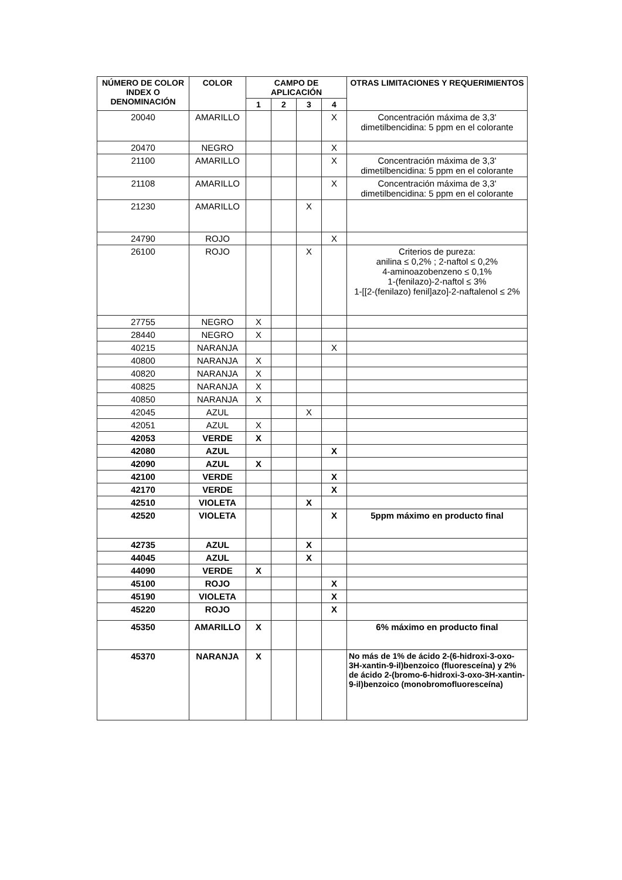| NÚMERO DE COLOR INDEX O DENOMINACIÓN | COLOR | CAMPO DE APLICACIÓN | | | | OTRAS LIMITACIONES Y REQUERIMIENTOS |
| --- | --- | --- | --- | --- | --- | --- |
| | | 1 | 2 | 3 | 4 | |
| 20040 | AMARILLO | | | | X | Concentración máxima de 3,3' dimetilbencidina: 5 ppm en el colorante |
| 20470 | NEGRO | | | | X | |
| 21100 | AMARILLO | | | | X | Concentración máxima de 3,3' dimetilbencidina: 5 ppm en el colorante |
| 21108 | AMARILLO | | | | X | Concentración máxima de 3,3' dimetilbencidina: 5 ppm en el colorante |
| 21230 | AMARILLO | | | X | | |
| 24790 | ROJO | | | | X | |
| 26100 | ROJO | | | X | | Criterios de pureza: anilina ≤ 0,2% ; 2-naftol ≤ 0,2% 4-aminoazobenzeno ≤ 0,1% 1-(fenilazo)-2-naftol ≤ 3% 1-[[2-(fenilazo) fenil]azo]-2-naftalenol ≤ 2% |
| 27755 | NEGRO | X | | | | |
| 28440 | NEGRO | X | | | | |
| 40215 | NARANJA | | | | X | |
| 40800 | NARANJA | X | | | | |
| 40820 | NARANJA | X | | | | |
| 40825 | NARANJA | X | | | | |
| 40850 | NARANJA | X | | | | |
| 42045 | AZUL | | | X | | |
| 42051 | AZUL | X | | | | |
| 42053 | VERDE | X | | | | |
| 42080 | AZUL | | | | X | |
| 42090 | AZUL | X | | | | |
| 42100 | VERDE | | | | X | |
| 42170 | VERDE | | | | X | |
| 42510 | VIOLETA | | | X | | |
| 42520 | VIOLETA | | | | X | 5ppm máximo en producto final |
| 42735 | AZUL | | | X | | |
| 44045 | AZUL | | | X | | |
| 44090 | VERDE | X | | | | |
| 45100 | ROJO | | | | X | |
| 45190 | VIOLETA | | | | X | |
| 45220 | ROJO | | | | X | |
| 45350 | AMARILLO | X | | | | 6% máximo en producto final |
| 45370 | NARANJA | X | | | | No más de 1% de ácido 2-(6-hidroxi-3-oxo-3H-xantin-9-il)benzoico (fluoresceína) y 2% de ácido 2-(bromo-6-hidroxi-3-oxo-3H-xantin-9-il)benzoico (monobromofluoresceína) |